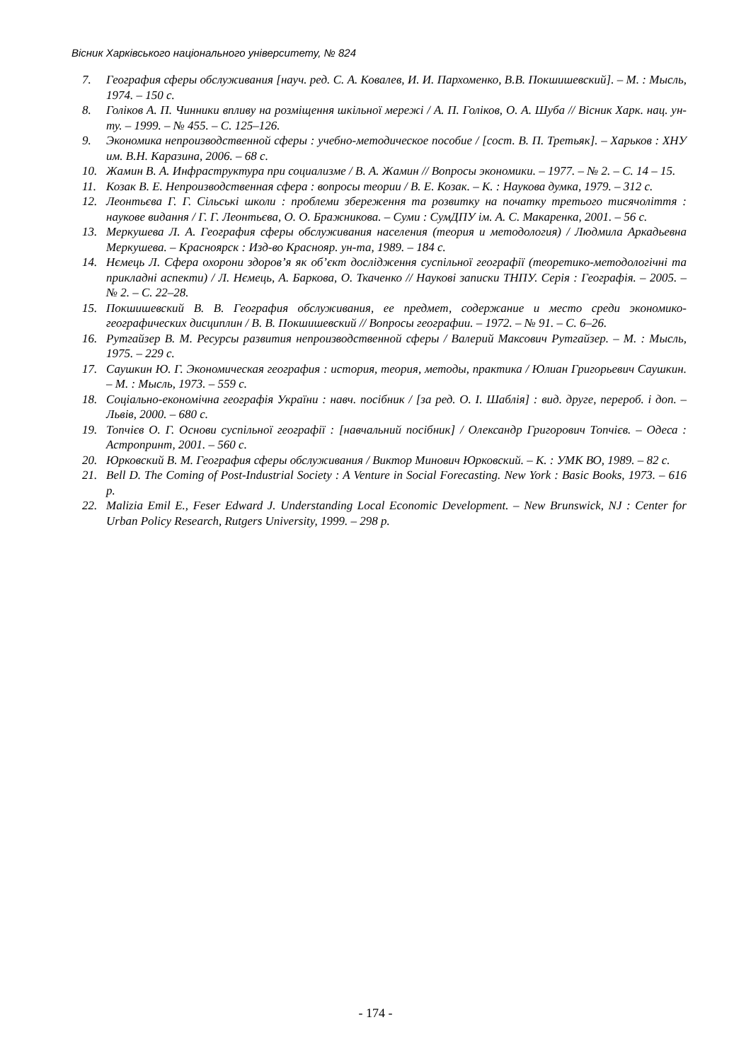Вісник Харківського національного університету, № 824
7. География сферы обслуживания [науч. ред. С. А. Ковалев, И. И. Пархоменко, В.В. Покшишевский]. – М. : Мысль, 1974. – 150 с.
8. Голіков А. П. Чинники впливу на розміщення шкільної мережі / А. П. Голіков, О. А. Шуба // Вісник Харк. нац. ун-ту. – 1999. – № 455. – С. 125–126.
9. Экономика непроизводственной сферы : учебно-методическое пособие / [сост. В. П. Третьяк]. – Харьков : ХНУ им. В.Н. Каразина, 2006. – 68 с.
10. Жамин В. А. Инфраструктура при социализме / В. А. Жамин // Вопросы экономики. – 1977. – № 2. – С. 14 – 15.
11. Козак В. Е. Непроизводственная сфера : вопросы теории / В. Е. Козак. – К. : Наукова думка, 1979. – 312 с.
12. Леонтьєва Г. Г. Сільські школи : проблеми збереження та розвитку на початку третього тисячоліття : наукове видання / Г. Г. Леонтьєва, О. О. Бражникова. – Суми : СумДПУ ім. А. С. Макаренка, 2001. – 56 с.
13. Меркушева Л. А. География сферы обслуживания населения (теория и методология) / Людмила Аркадьевна Меркушева. – Красноярск : Изд-во Краснояр. ун-та, 1989. – 184 с.
14. Нємець Л. Сфера охорони здоров’я як об’єкт дослідження суспільної географії (теоретико-методологічні та прикладні аспекти) / Л. Нємець, А. Баркова, О. Ткаченко // Наукові записки ТНПУ. Серія : Географія. – 2005. – № 2. – С. 22–28.
15. Покшишевский В. В. География обслуживания, ее предмет, содержание и место среди экономико-географических дисциплин / В. В. Покшишевский // Вопросы географии. – 1972. – № 91. – С. 6–26.
16. Рутгайзер В. М. Ресурсы развития непроизводственной сферы / Валерий Максович Рутгайзер. – М. : Мысль, 1975. – 229 с.
17. Саушкин Ю. Г. Экономическая география : история, теория, методы, практика / Юлиан Григорьевич Саушкин. – М. : Мысль, 1973. – 559 с.
18. Соціально-економічна географія України : навч. посібник / [за ред. О. І. Шаблія] : вид. друге, перероб. і доп. – Львів, 2000. – 680 с.
19. Топчієв О. Г. Основи суспільної географії : [навчальний посібник] / Олександр Григорович Топчієв. – Одеса : Астропринт, 2001. – 560 с.
20. Юрковский В. М. География сферы обслуживания / Виктор Минович Юрковский. – К. : УМК ВО, 1989. – 82 с.
21. Bell D. The Coming of Post-Industrial Society : A Venture in Social Forecasting. New York : Basic Books, 1973. – 616 p.
22. Malizia Emil E., Feser Edward J. Understanding Local Economic Development. – New Brunswick, NJ : Center for Urban Policy Research, Rutgers University, 1999. – 298 p.
- 174 -